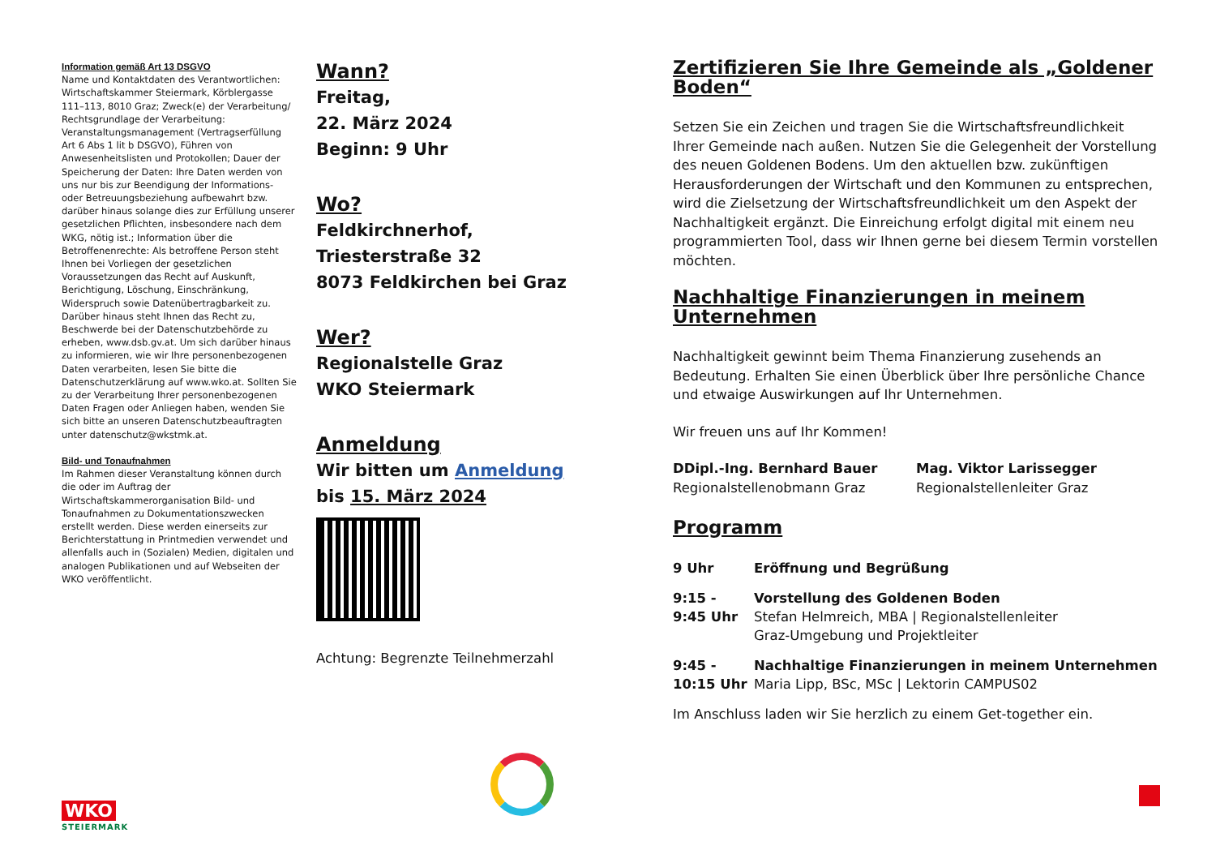Information gemäß Art 13 DSGVO
Name und Kontaktdaten des Verantwortlichen: Wirtschaftskammer Steiermark, Körblergasse 111–113, 8010 Graz; Zweck(e) der Verarbeitung/ Rechtsgrundlage der Verarbeitung: Veranstaltungsmanagement (Vertragserfüllung Art 6 Abs 1 lit b DSGVO), Führen von Anwesenheitslisten und Protokollen; Dauer der Speicherung der Daten: Ihre Daten werden von uns nur bis zur Beendigung der Informations- oder Betreuungsbeziehung aufbewahrt bzw. darüber hinaus solange dies zur Erfüllung unserer gesetzlichen Pflichten, insbesondere nach dem WKG, nötig ist.; Information über die Betroffenenrechte: Als betroffene Person steht Ihnen bei Vorliegen der gesetzlichen Voraussetzungen das Recht auf Auskunft, Berichtigung, Löschung, Einschränkung, Widerspruch sowie Datenübertragbarkeit zu. Darüber hinaus steht Ihnen das Recht zu, Beschwerde bei der Datenschutzbehörde zu erheben, www.dsb.gv.at. Um sich darüber hinaus zu informieren, wie wir Ihre personenbezogenen Daten verarbeiten, lesen Sie bitte die Datenschutzerklärung auf www.wko.at. Sollten Sie zu der Verarbeitung Ihrer personenbezogenen Daten Fragen oder Anliegen haben, wenden Sie sich bitte an unseren Datenschutzbeauftragten unter datenschutz@wkstmk.at.
Bild- und Tonaufnahmen
Im Rahmen dieser Veranstaltung können durch die oder im Auftrag der Wirtschaftskammerorganisation Bild- und Tonaufnahmen zu Dokumentationszwecken erstellt werden. Diese werden einerseits zur Berichterstattung in Printmedien verwendet und allenfalls auch in (Sozialen) Medien, digitalen und analogen Publikationen und auf Webseiten der WKO veröffentlicht.
WKO
STEIERMARK
Wann?
Freitag,
22. März 2024
Beginn: 9 Uhr
Wo?
Feldkirchnerhof,
Triesterstraße 32
8073 Feldkirchen bei Graz
Wer?
Regionalstelle Graz
WKO Steiermark
Anmeldung
Wir bitten um Anmeldung
bis 15. März 2024
Achtung: Begrenzte Teilnehmerzahl
Zertifizieren Sie Ihre Gemeinde als „Goldener Boden“
Setzen Sie ein Zeichen und tragen Sie die Wirtschaftsfreundlichkeit Ihrer Gemeinde nach außen. Nutzen Sie die Gelegenheit der Vorstellung des neuen Goldenen Bodens. Um den aktuellen bzw. zukünftigen Herausforderungen der Wirtschaft und den Kommunen zu entsprechen, wird die Zielsetzung der Wirtschaftsfreundlichkeit um den Aspekt der Nachhaltigkeit ergänzt. Die Einreichung erfolgt digital mit einem neu programmierten Tool, dass wir Ihnen gerne bei diesem Termin vorstellen möchten.
Nachhaltige Finanzierungen in meinem Unternehmen
Nachhaltigkeit gewinnt beim Thema Finanzierung zusehends an Bedeutung. Erhalten Sie einen Überblick über Ihre persönliche Chance und etwaige Auswirkungen auf Ihr Unternehmen.
Wir freuen uns auf Ihr Kommen!
DDipl.-Ing. Bernhard Bauer
Regionalstellenobmann Graz
Mag. Viktor Larissegger
Regionalstellenleiter Graz
Programm
| 9 Uhr | Eröffnung und Begrüßung |
| 9:15 - 9:45 Uhr | Vorstellung des Goldenen Boden Stefan Helmreich, MBA / Regionalstellenleiter Graz-Umgebung und Projektleiter |
| 9:45 - 10:15 Uhr | Nachhaltige Finanzierungen in meinem Unternehmen Maria Lipp, BSc, MSc / Lektorin CAMPUS02 |
Im Anschluss laden wir Sie herzlich zu einem Get-together ein.